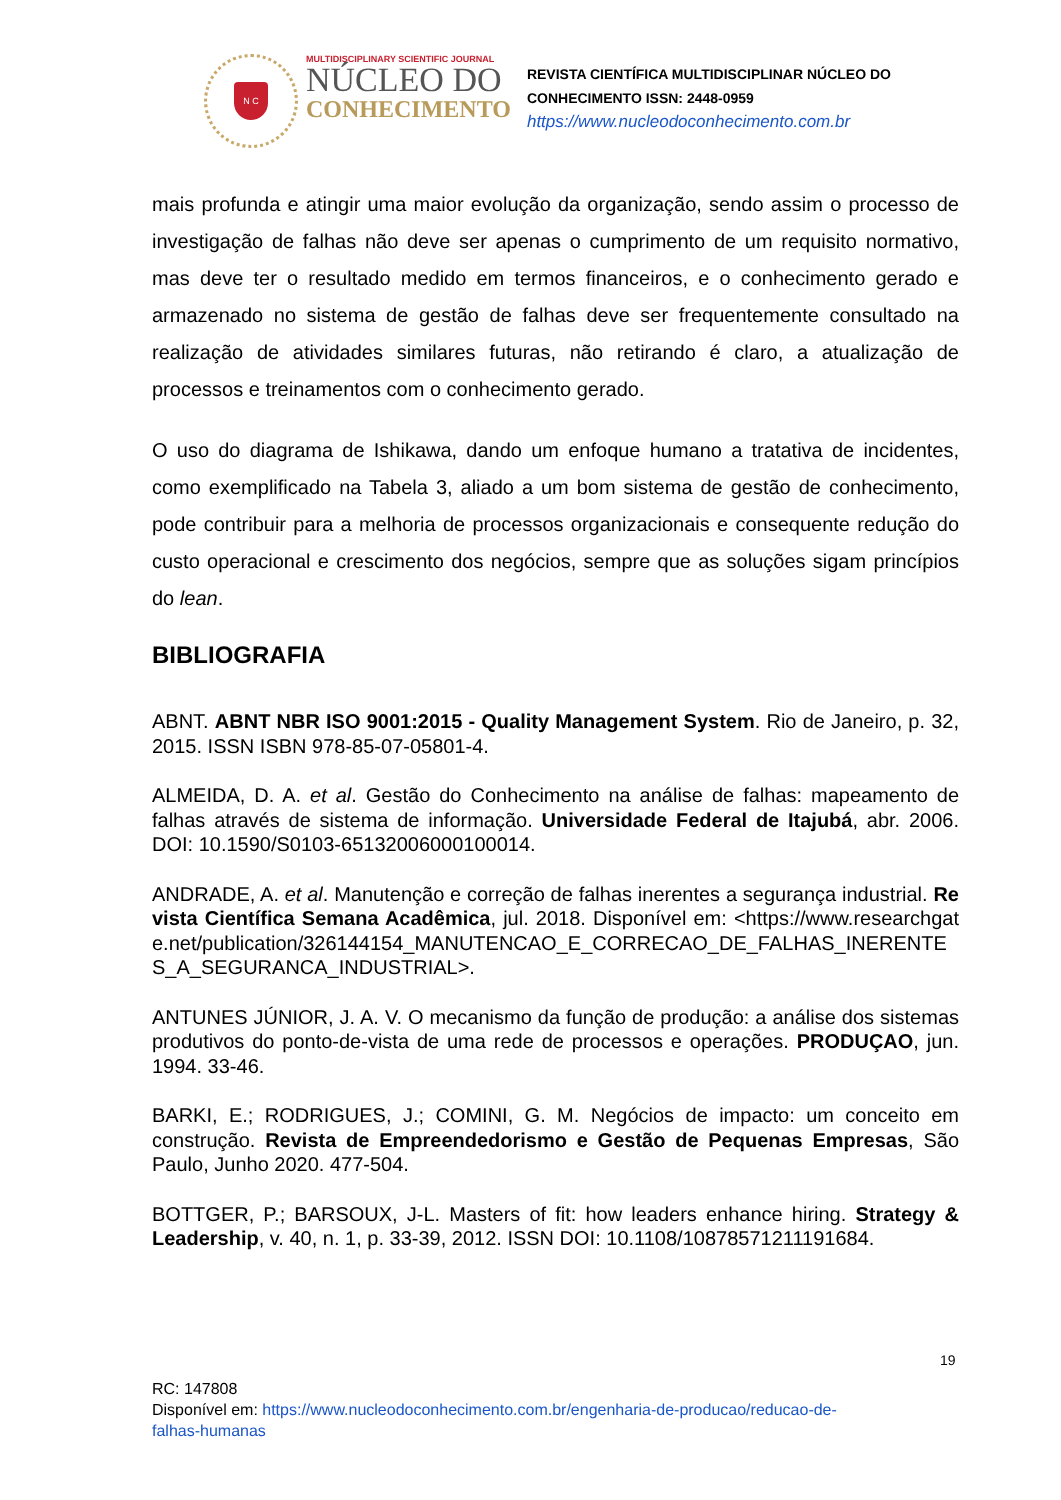N C
MULTIDISCIPLINARY SCIENTIFIC JOURNAL
NÚCLEO DO
CONHECIMENTO
REVISTA CIENTÍFICA MULTIDISCIPLINAR NÚCLEO DO
CONHECIMENTO ISSN: 2448-0959
https://www.nucleodoconhecimento.com.br
mais profunda e atingir uma maior evolução da organização, sendo assim o processo de investigação de falhas não deve ser apenas o cumprimento de um requisito normativo, mas deve ter o resultado medido em termos financeiros, e o conhecimento gerado e armazenado no sistema de gestão de falhas deve ser frequentemente consultado na realização de atividades similares futuras, não retirando é claro, a atualização de processos e treinamentos com o conhecimento gerado.
O uso do diagrama de Ishikawa, dando um enfoque humano a tratativa de incidentes, como exemplificado na Tabela 3, aliado a um bom sistema de gestão de conhecimento, pode contribuir para a melhoria de processos organizacionais e consequente redução do custo operacional e crescimento dos negócios, sempre que as soluções sigam princípios do lean.
BIBLIOGRAFIA
ABNT. ABNT NBR ISO 9001:2015 - Quality Management System. Rio de Janeiro, p. 32, 2015. ISSN ISBN 978-85-07-05801-4.
ALMEIDA, D. A. et al. Gestão do Conhecimento na análise de falhas: mapeamento de falhas através de sistema de informação. Universidade Federal de Itajubá, abr. 2006. DOI: 10.1590/S0103-65132006000100014.
ANDRADE, A. et al. Manutenção e correção de falhas inerentes a segurança industrial. Revista Científica Semana Acadêmica, jul. 2018. Disponível em: <https://www.researchgate.net/publication/326144154_MANUTENCAO_E_CORRECAO_DE_FALHAS_INERENTES_A_SEGURANCA_INDUSTRIAL>.
ANTUNES JÚNIOR, J. A. V. O mecanismo da função de produção: a análise dos sistemas produtivos do ponto-de-vista de uma rede de processos e operações. PRODUÇAO, jun. 1994. 33-46.
BARKI, E.; RODRIGUES, J.; COMINI, G. M. Negócios de impacto: um conceito em construção. Revista de Empreendedorismo e Gestão de Pequenas Empresas, São Paulo, Junho 2020. 477-504.
BOTTGER, P.; BARSOUX, J-L. Masters of fit: how leaders enhance hiring. Strategy & Leadership, v. 40, n. 1, p. 33-39, 2012. ISSN DOI: 10.1108/10878571211191684.
19
RC: 147808
Disponível em: https://www.nucleodoconhecimento.com.br/engenharia-de-producao/reducao-de-
falhas-humanas